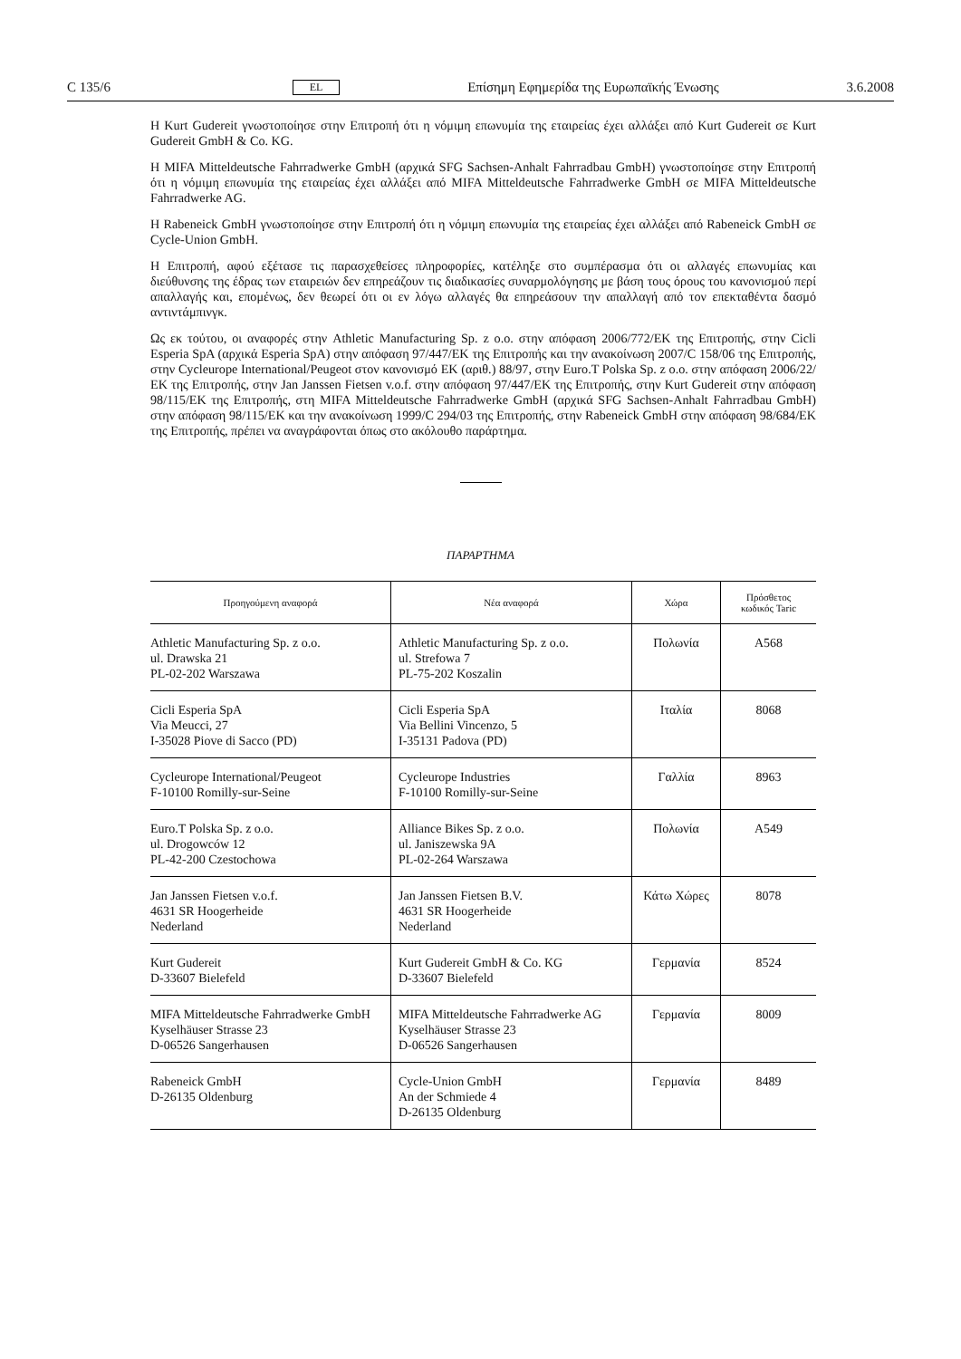C 135/6 EL Επίσημη Εφημερίδα της Ευρωπαϊκής Ένωσης 3.6.2008
Η Kurt Gudereit γνωστοποίησε στην Επιτροπή ότι η νόμιμη επωνυμία της εταιρείας έχει αλλάξει από Kurt Gudereit σε Kurt Gudereit GmbH & Co. KG.
Η MIFA Mitteldeutsche Fahrradwerke GmbH (αρχικά SFG Sachsen-Anhalt Fahrradbau GmbH) γνωστοποίησε στην Επιτροπή ότι η νόμιμη επωνυμία της εταιρείας έχει αλλάξει από MIFA Mitteldeutsche Fahrradwerke GmbH σε MIFA Mitteldeutsche Fahrradwerke AG.
Η Rabeneick GmbH γνωστοποίησε στην Επιτροπή ότι η νόμιμη επωνυμία της εταιρείας έχει αλλάξει από Rabeneick GmbH σε Cycle-Union GmbH.
Η Επιτροπή, αφού εξέτασε τις παρασχεθείσες πληροφορίες, κατέληξε στο συμπέρασμα ότι οι αλλαγές επωνυμίας και διεύθυνσης της έδρας των εταιρειών δεν επηρεάζουν τις διαδικασίες συναρμολόγησης με βάση τους όρους του κανονισμού περί απαλλαγής και, επομένως, δεν θεωρεί ότι οι εν λόγω αλλαγές θα επηρεάσουν την απαλλαγή από τον επεκταθέντα δασμό αντιντάμπινγκ.
Ως εκ τούτου, οι αναφορές στην Athletic Manufacturing Sp. z o.o. στην απόφαση 2006/772/ΕΚ της Επιτροπής, στην Cicli Esperia SpA (αρχικά Esperia SpA) στην απόφαση 97/447/ΕΚ της Επιτροπής και την ανακοίνωση 2007/C 158/06 της Επιτροπής, στην Cycleurope International/Peugeot στον κανονισμό ΕΚ (αριθ.) 88/97, στην Euro.T Polska Sp. z o.o. στην απόφαση 2006/22/ΕΚ της Επιτροπής, στην Jan Janssen Fietsen v.o.f. στην απόφαση 97/447/ΕΚ της Επιτροπής, στην Kurt Gudereit στην απόφαση 98/115/ΕΚ της Επιτροπής, στη MIFA Mitteldeutsche Fahrradwerke GmbH (αρχικά SFG Sachsen-Anhalt Fahrradbau GmbH) στην απόφαση 98/115/ΕΚ και την ανακοίνωση 1999/C 294/03 της Επιτροπής, στην Rabeneick GmbH στην απόφαση 98/684/ΕΚ της Επιτροπής, πρέπει να αναγράφονται όπως στο ακόλουθο παράρτημα.
ΠΑΡΑΡΤΗΜΑ
| Προηγούμενη αναφορά | Νέα αναφορά | Χώρα | Πρόσθετος κωδικός Taric |
| --- | --- | --- | --- |
| Athletic Manufacturing Sp. z o.o. ul. Drawska 21 PL-02-202 Warszawa | Athletic Manufacturing Sp. z o.o. ul. Strefowa 7 PL-75-202 Koszalin | Πολωνία | A568 |
| Cicli Esperia SpA Via Meucci, 27 I-35028 Piove di Sacco (PD) | Cicli Esperia SpA Via Bellini Vincenzo, 5 I-35131 Padova (PD) | Ιταλία | 8068 |
| Cycleurope International/Peugeot F-10100 Romilly-sur-Seine | Cycleurope Industries F-10100 Romilly-sur-Seine | Γαλλία | 8963 |
| Euro.T Polska Sp. z o.o. ul. Drogowców 12 PL-42-200 Czestochowa | Alliance Bikes Sp. z o.o. ul. Janiszewska 9A PL-02-264 Warszawa | Πολωνία | A549 |
| Jan Janssen Fietsen v.o.f. 4631 SR Hoogerheide Nederland | Jan Janssen Fietsen B.V. 4631 SR Hoogerheide Nederland | Κάτω Χώρες | 8078 |
| Kurt Gudereit D-33607 Bielefeld | Kurt Gudereit GmbH & Co. KG D-33607 Bielefeld | Γερμανία | 8524 |
| MIFA Mitteldeutsche Fahrradwerke GmbH Kyselhäuser Strasse 23 D-06526 Sangerhausen | MIFA Mitteldeutsche Fahrradwerke AG Kyselhäuser Strasse 23 D-06526 Sangerhausen | Γερμανία | 8009 |
| Rabeneick GmbH D-26135 Oldenburg | Cycle-Union GmbH An der Schmiede 4 D-26135 Oldenburg | Γερμανία | 8489 |